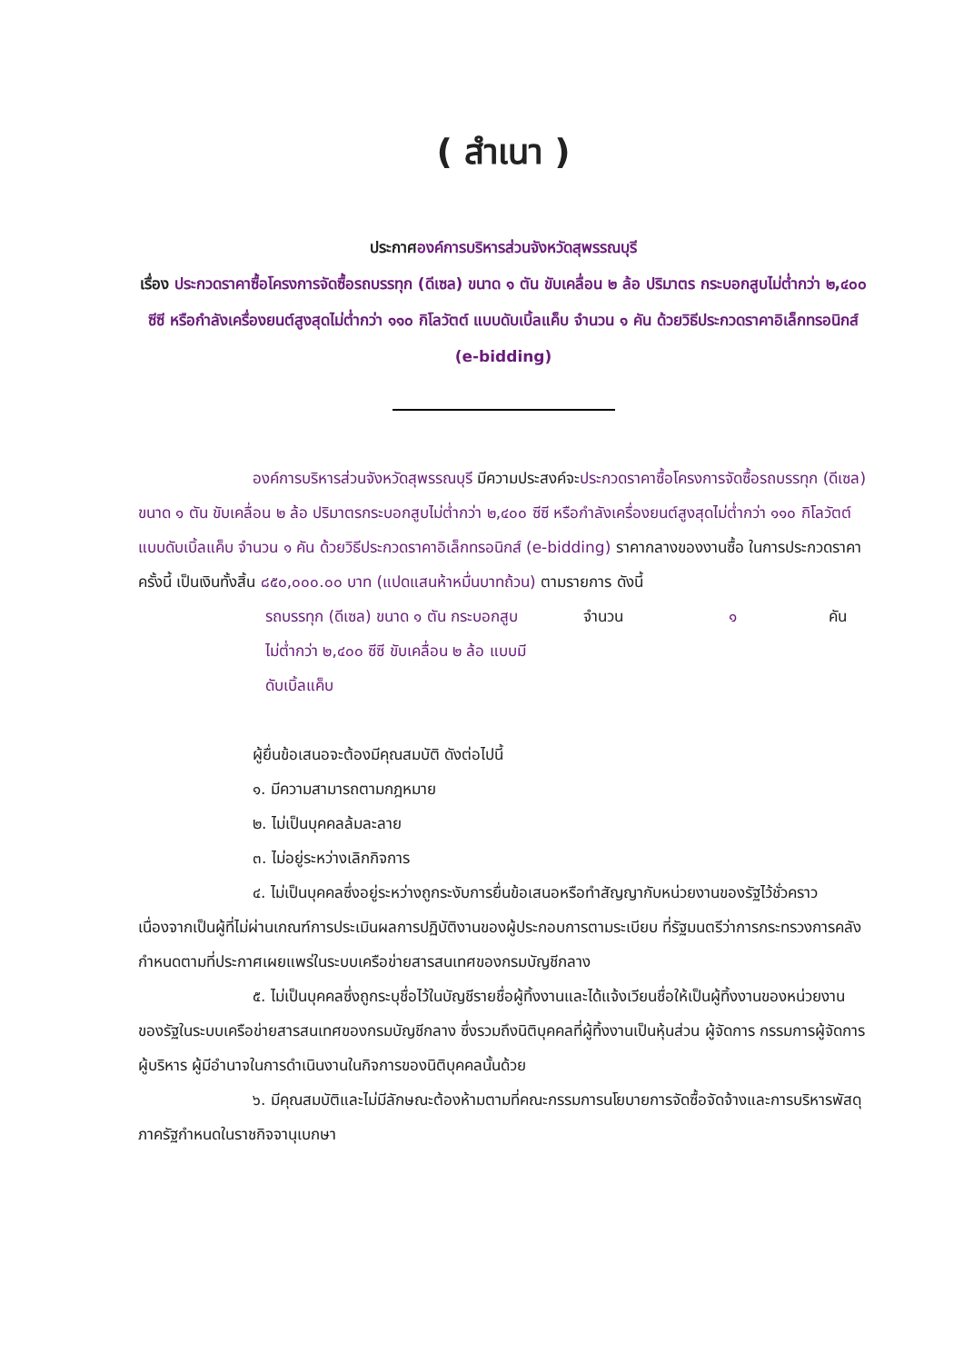( สำเนา )
ประกาศองค์การบริหารส่วนจังหวัดสุพรรณบุรี
เรื่อง ประกวดราคาซื้อโครงการจัดซื้อรถบรรทุก (ดีเซล) ขนาด ๑ ตัน ขับเคลื่อน ๒ ล้อ ปริมาตร กระบอกสูบไม่ต่ำกว่า ๒,๔๐๐ ซีซี หรือกำลังเครื่องยนต์สูงสุดไม่ต่ำกว่า ๑๑๐ กิโลวัตต์ แบบดับเบิ้ลแค็บ จำนวน ๑ คัน ด้วยวิธีประกวดราคาอิเล็กทรอนิกส์ (e-bidding)
องค์การบริหารส่วนจังหวัดสุพรรณบุรี มีความประสงค์จะประกวดราคาซื้อโครงการจัดซื้อรถบรรทุก (ดีเซล) ขนาด ๑ ตัน ขับเคลื่อน ๒ ล้อ ปริมาตรกระบอกสูบไม่ต่ำกว่า ๒,๔๐๐ ซีซี หรือกำลังเครื่องยนต์สูงสุดไม่ต่ำกว่า ๑๑๐ กิโลวัตต์ แบบดับเบิ้ลแค็บ จำนวน ๑ คัน ด้วยวิธีประกวดราคาอิเล็กทรอนิกส์ (e-bidding) ราคากลางของงานซื้อ ในการประกวดราคาครั้งนี้ เป็นเงินทั้งสิ้น ๘๕๐,๐๐๐.๐๐ บาท (แปดแสนห้าหมื่นบาทถ้วน) ตามรายการ ดังนี้
| รถบรรทุก (ดีเซล) ขนาด ๑ ตัน กระบอกสูบไม่ต่ำกว่า ๒,๔๐๐ ซีซี ขับเคลื่อน ๒ ล้อ แบบมีดับเบิ้ลแค็บ | จำนวน | ๑ | คัน |
ผู้ยื่นข้อเสนอจะต้องมีคุณสมบัติ ดังต่อไปนี้
๑. มีความสามารถตามกฎหมาย
๒. ไม่เป็นบุคคลล้มละลาย
๓. ไม่อยู่ระหว่างเลิกกิจการ
๔. ไม่เป็นบุคคลซึ่งอยู่ระหว่างถูกระงับการยื่นข้อเสนอหรือทำสัญญากับหน่วยงานของรัฐไว้ชั่วคราว เนื่องจากเป็นผู้ที่ไม่ผ่านเกณฑ์การประเมินผลการปฏิบัติงานของผู้ประกอบการตามระเบียบ ที่รัฐมนตรีว่าการกระทรวงการคลังกำหนดตามที่ประกาศเผยแพร่ในระบบเครือข่ายสารสนเทศของกรมบัญชีกลาง
๕. ไม่เป็นบุคคลซึ่งถูกระบุชื่อไว้ในบัญชีรายชื่อผู้ทิ้งงานและได้แจ้งเวียนชื่อให้เป็นผู้ทิ้งงานของหน่วยงานของรัฐในระบบเครือข่ายสารสนเทศของกรมบัญชีกลาง ซึ่งรวมถึงนิติบุคคลที่ผู้ทิ้งงานเป็นหุ้นส่วน ผู้จัดการ กรรมการผู้จัดการ ผู้บริหาร ผู้มีอำนาจในการดำเนินงานในกิจการของนิติบุคคลนั้นด้วย
๖. มีคุณสมบัติและไม่มีลักษณะต้องห้ามตามที่คณะกรรมการนโยบายการจัดซื้อจัดจ้างและการบริหารพัสดุภาครัฐกำหนดในราชกิจจานุเบกษา